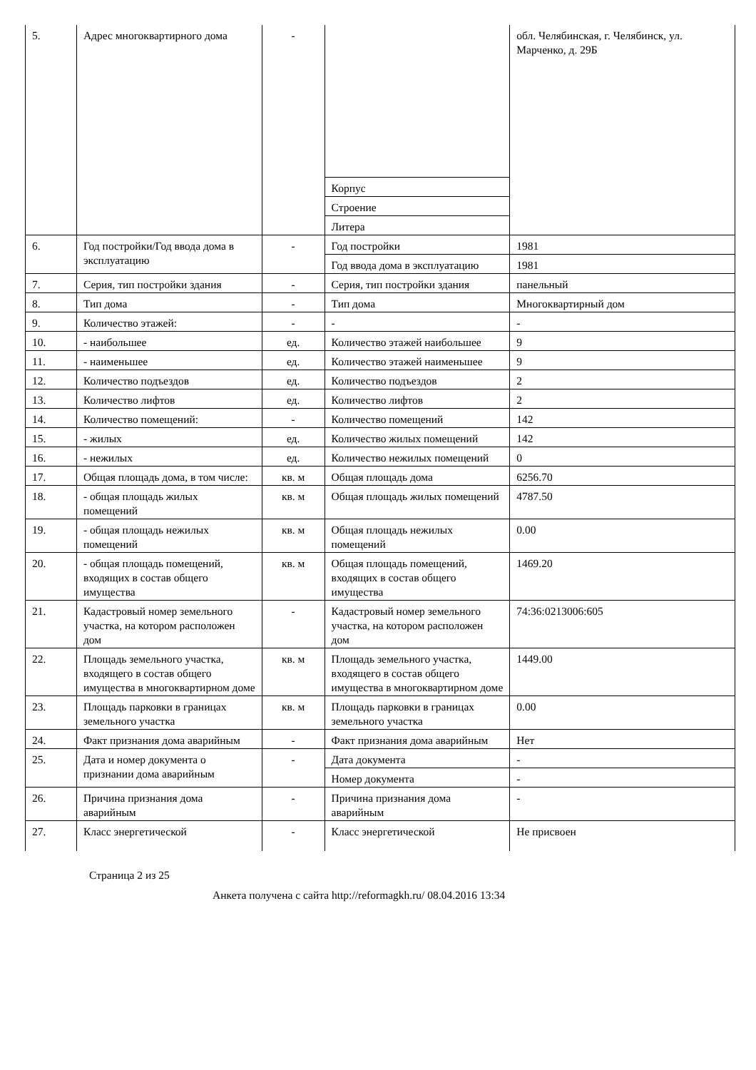| 5. | Адрес многоквартирного дома | - | | обл. Челябинская, г. Челябинск, ул. Марченко, д. 29Б |
| | | | Корпус | |
| | | | Строение | |
| | | | Литера | |
| 6. | Год постройки/Год ввода дома в эксплуатацию | - | Год постройки | 1981 |
| | | | Год ввода дома в эксплуатацию | 1981 |
| 7. | Серия, тип постройки здания | - | Серия, тип постройки здания | панельный |
| 8. | Тип дома | - | Тип дома | Многоквартирный дом |
| 9. | Количество этажей: | - | - | - |
| 10. | - наибольшее | ед. | Количество этажей наибольшее | 9 |
| 11. | - наименьшее | ед. | Количество этажей наименьшее | 9 |
| 12. | Количество подъездов | ед. | Количество подъездов | 2 |
| 13. | Количество лифтов | ед. | Количество лифтов | 2 |
| 14. | Количество помещений: | - | Количество помещений | 142 |
| 15. | - жилых | ед. | Количество жилых помещений | 142 |
| 16. | - нежилых | ед. | Количество нежилых помещений | 0 |
| 17. | Общая площадь дома, в том числе: | кв. м | Общая площадь дома | 6256.70 |
| 18. | - общая площадь жилых помещений | кв. м | Общая площадь жилых помещений | 4787.50 |
| 19. | - общая площадь нежилых помещений | кв. м | Общая площадь нежилых помещений | 0.00 |
| 20. | - общая площадь помещений, входящих в состав общего имущества | кв. м | Общая площадь помещений, входящих в состав общего имущества | 1469.20 |
| 21. | Кадастровый номер земельного участка, на котором расположен дом | - | Кадастровый номер земельного участка, на котором расположен дом | 74:36:0213006:605 |
| 22. | Площадь земельного участка, входящего в состав общего имущества в многоквартирном доме | кв. м | Площадь земельного участка, входящего в состав общего имущества в многоквартирном доме | 1449.00 |
| 23. | Площадь парковки в границах земельного участка | кв. м | Площадь парковки в границах земельного участка | 0.00 |
| 24. | Факт признания дома аварийным | - | Факт признания дома аварийным | Нет |
| 25. | Дата и номер документа о признании дома аварийным | - | Дата документа | - |
| | | | Номер документа | - |
| 26. | Причина признания дома аварийным | - | Причина признания дома аварийным | - |
| 27. | Класс энергетической | - | Класс энергетической | Не присвоен |
Страница 2 из 25
Анкета получена с сайта http://reformagkh.ru/ 08.04.2016 13:34